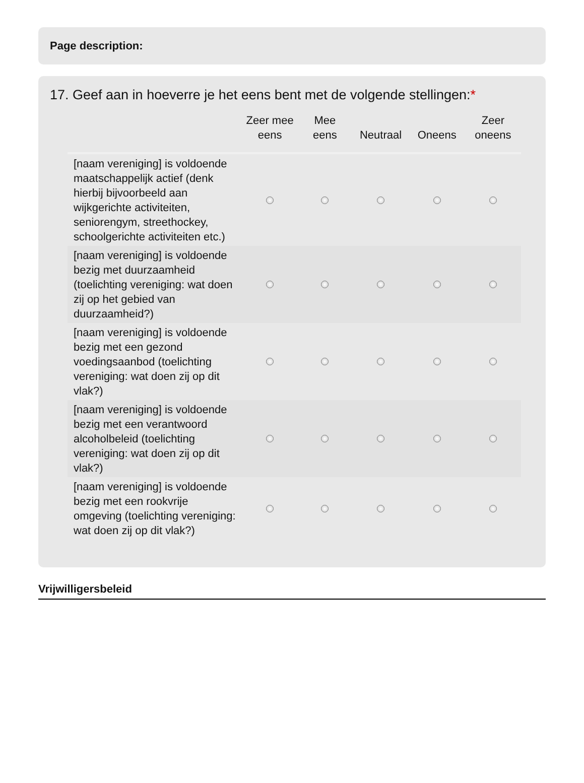Page description:
17. Geef aan in hoeverre je het eens bent met de volgende stellingen:*
| | Zeer mee eens | Mee eens | Neutraal | Oneens | Zeer oneens |
| --- | --- | --- | --- | --- | --- |
| [naam vereniging] is voldoende maatschappelijk actief (denk hierbij bijvoorbeeld aan wijkgerichte activiteiten, seniorengym, streethockey, schoolgerichte activiteiten etc.) | | | | | |
| [naam vereniging] is voldoende bezig met duurzaamheid (toelichting vereniging: wat doen zij op het gebied van duurzaamheid?) | | | | | |
| [naam vereniging] is voldoende bezig met een gezond voedingsaanbod (toelichting vereniging: wat doen zij op dit vlak?) | | | | | |
| [naam vereniging] is voldoende bezig met een verantwoord alcoholbeleid (toelichting vereniging: wat doen zij op dit vlak?) | | | | | |
| [naam vereniging] is voldoende bezig met een rookvrije omgeving (toelichting vereniging: wat doen zij op dit vlak?) | | | | | |
Vrijwilligersbeleid